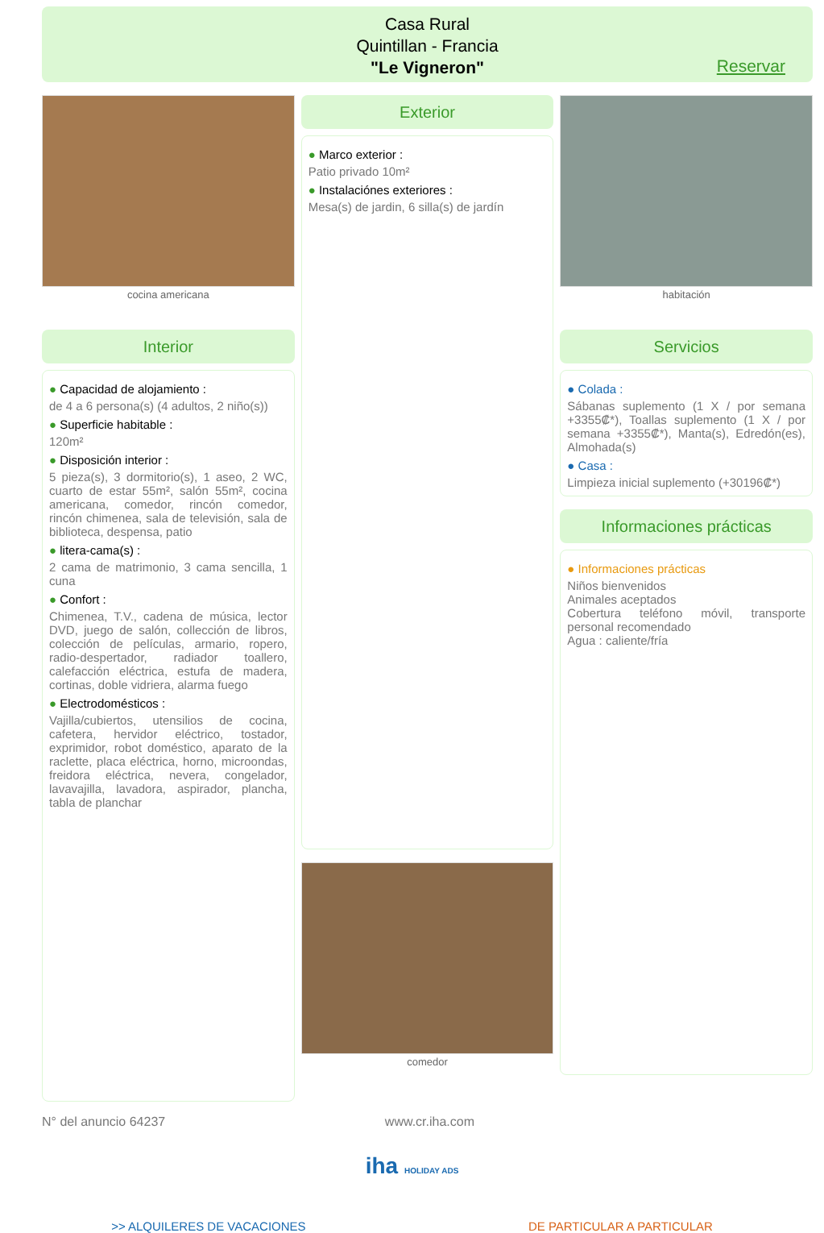Casa Rural
Quintillan - Francia
"Le Vigneron"
Reservar
cocina americana
Interior
● Capacidad de alojamiento :
de 4 a 6 persona(s) (4 adultos, 2 niño(s))
● Superficie habitable :
120m²
● Disposición interior :
5 pieza(s), 3 dormitorio(s), 1 aseo, 2 WC, cuarto de estar 55m², salón 55m², cocina americana, comedor, rincón comedor, rincón chimenea, sala de televisión, sala de biblioteca, despensa, patio
● litera-cama(s) :
2 cama de matrimonio, 3 cama sencilla, 1 cuna
● Confort :
Chimenea, T.V., cadena de música, lector DVD, juego de salón, collección de libros, colección de películas, armario, ropero, radio-despertador, radiador toallero, calefacción eléctrica, estufa de madera, cortinas, doble vidriera, alarma fuego
● Electrodomésticos :
Vajilla/cubiertos, utensilios de cocina, cafetera, hervidor eléctrico, tostador, exprimidor, robot doméstico, aparato de la raclette, placa eléctrica, horno, microondas, freidora eléctrica, nevera, congelador, lavavajilla, lavadora, aspirador, plancha, tabla de planchar
Exterior
● Marco exterior :
Patio privado 10m²
● Instalaciónes exteriores :
Mesa(s) de jardin, 6 silla(s) de jardín
comedor
habitación
Servicios
● Colada :
Sábanas suplemento (1 X / por semana +3355₡*), Toallas suplemento (1 X / por semana +3355₡*), Manta(s), Edredón(es), Almohada(s)
● Casa :
Limpieza inicial suplemento (+30196₡*)
Informaciones prácticas
● Informaciones prácticas
Niños bienvenidos
Animales aceptados
Cobertura teléfono móvil, transporte personal recomendado
Agua : caliente/fría
N° del anuncio 64237 www.cr.iha.com
iha HOLIDAY ADS
>> ALQUILERES DE VACACIONES DE PARTICULAR A PARTICULAR